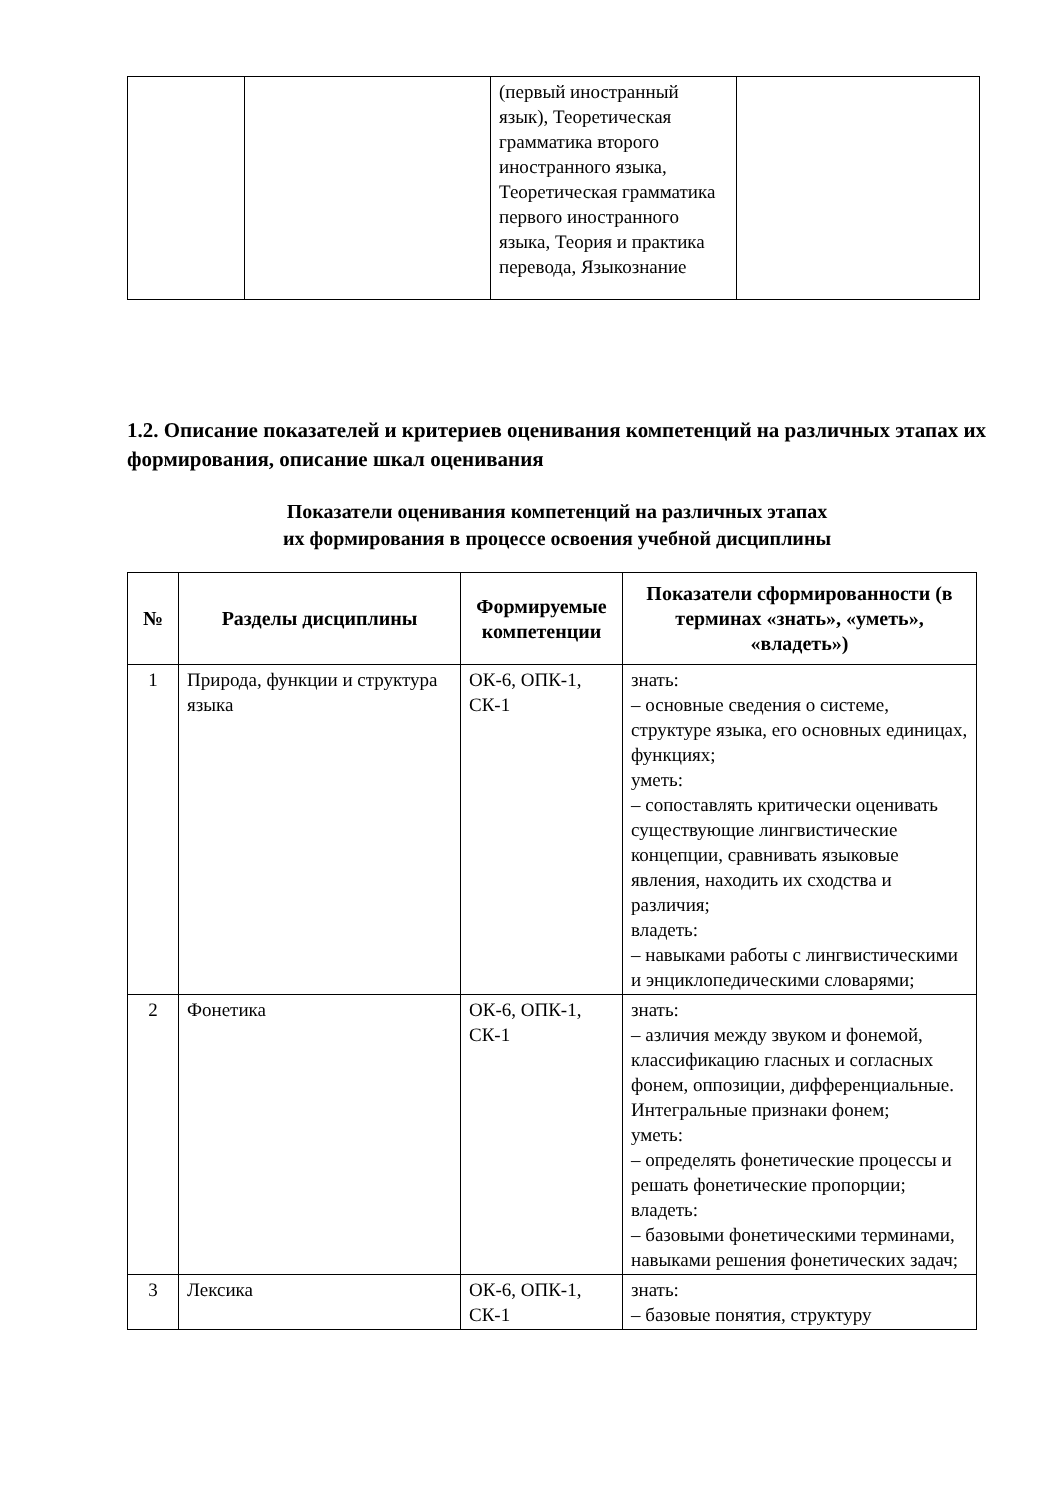| | | (первый иностранный язык), Теоретическая грамматика второго иностранного языка, Теоретическая грамматика первого иностранного языка, Теория и практика перевода, Языкознание | |
1.2. Описание показателей и критериев оценивания компетенций на различных этапах их формирования, описание шкал оценивания
Показатели оценивания компетенций на различных этапах
их формирования в процессе освоения учебной дисциплины
| № | Разделы дисциплины | Формируемые компетенции | Показатели сформированности (в терминах «знать», «уметь», «владеть») |
| --- | --- | --- | --- |
| 1 | Природа, функции и структура языка | ОК-6, ОПК-1, СК-1 | знать: – основные сведения о системе, структуре языка, его основных единицах, функциях; уметь: – сопоставлять критически оценивать существующие лингвистические концепции, сравнивать языковые явления, находить их сходства и различия; владеть: – навыками работы с лингвистическими и энциклопедическими словарями; |
| 2 | Фонетика | ОК-6, ОПК-1, СК-1 | знать: – азличия между звуком и фонемой, классификацию гласных и согласных фонем, оппозиции, дифференциальные. Интегральные признаки фонем; уметь: – определять фонетические процессы и решать фонетические пропорции; владеть: – базовыми фонетическими терминами, навыками решения фонетических задач; |
| 3 | Лексика | ОК-6, ОПК-1, СК-1 | знать: – базовые понятия, структуру |